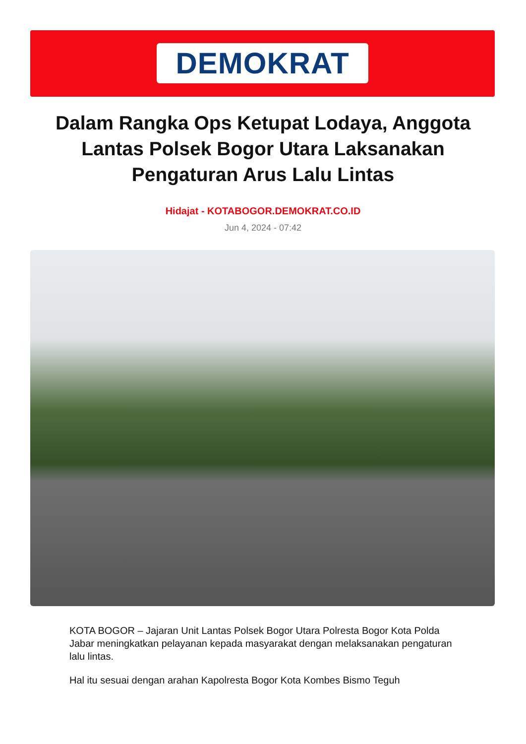DEMOKRAT
Dalam Rangka Ops Ketupat Lodaya, Anggota Lantas Polsek Bogor Utara Laksanakan Pengaturan Arus Lalu Lintas
Hidajat - KOTABOGOR.DEMOKRAT.CO.ID
Jun 4, 2024 - 07:42
KOTA BOGOR – Jajaran Unit Lantas Polsek Bogor Utara Polresta Bogor Kota Polda Jabar meningkatkan pelayanan kepada masyarakat dengan melaksanakan pengaturan lalu lintas.
Hal itu sesuai dengan arahan Kapolresta Bogor Kota Kombes Bismo Teguh